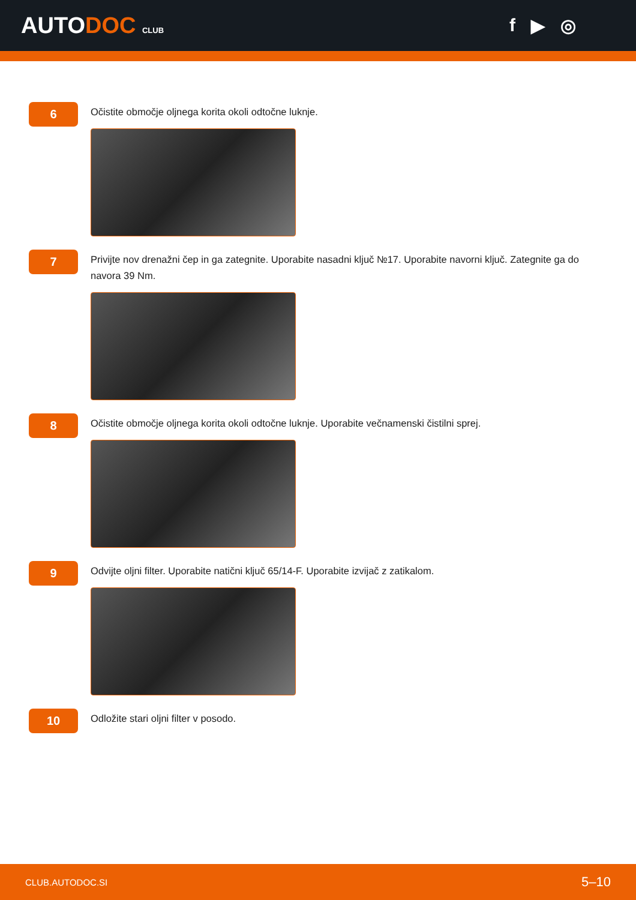AUTODOC CLUB
f ▶ ◎
6
Očistite območje oljnega korita okoli odtočne luknje.
7
Privijte nov drenažni čep in ga zategnite. Uporabite nasadni ključ №17. Uporabite navorni ključ. Zategnite ga do navora 39 Nm.
8
Očistite območje oljnega korita okoli odtočne luknje. Uporabite večnamenski čistilni sprej.
9
Odvijte oljni filter. Uporabite natični ključ 65/14-F. Uporabite izvijač z zatikalom.
10
Odložite stari oljni filter v posodo.
CLUB.AUTODOC.SI 5–10